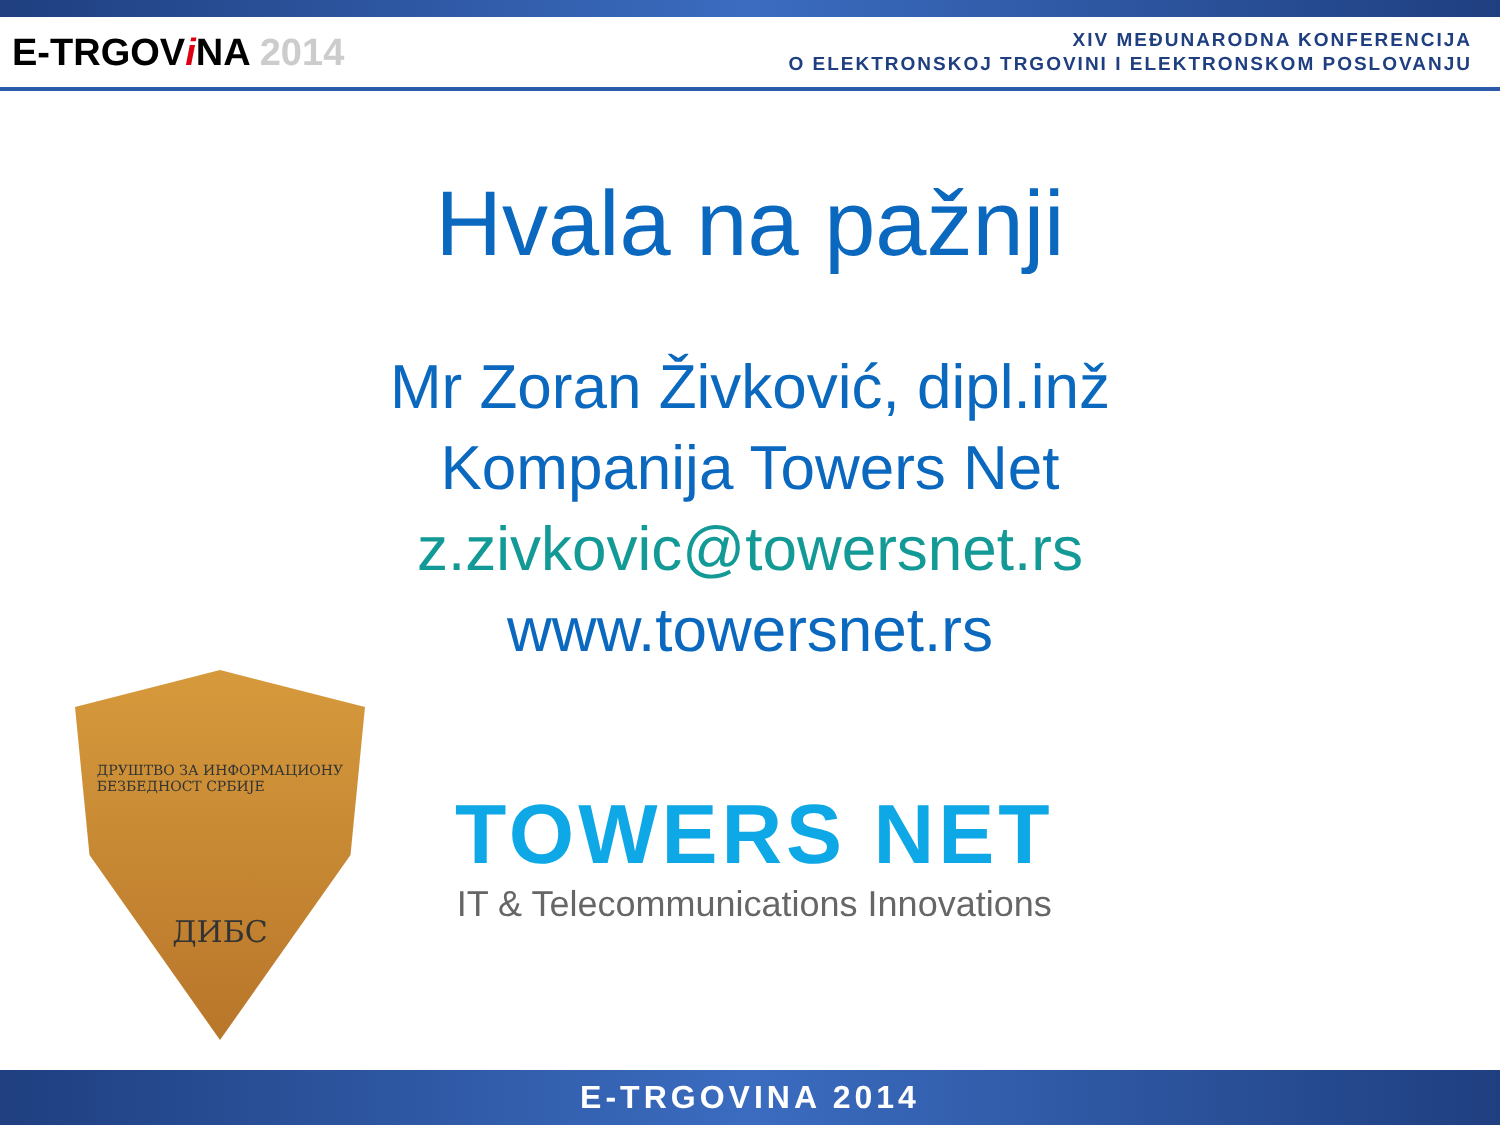E-TRGOViNA 2014
XIV MEĐUNARODNA KONFERENCIJA
O ELEKTRONSKOJ TRGOVINI I ELEKTRONSKOM POSLOVANJU
Hvala na pažnji
Mr Zoran Živković, dipl.inž
Kompanija Towers Net
z.zivkovic@towersnet.rs
www.towersnet.rs
ДРУШТВО ЗА ИНФОРМАЦИОНУ
БЕЗБЕДНОСТ СРБИЈЕ
ДИБС
TOWERS NET
IT & Telecommunications Innovations
E-TRGOVINA 2014